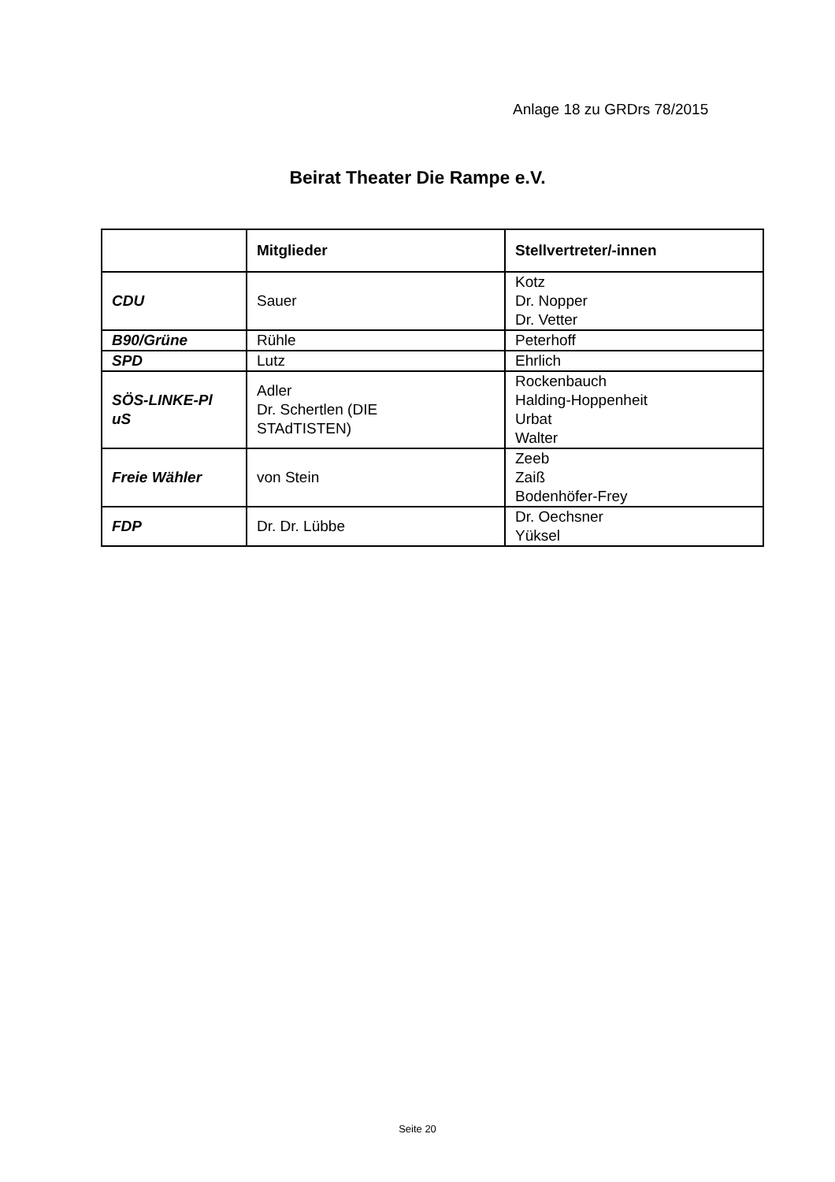Anlage 18 zu GRDrs 78/2015
Beirat Theater Die Rampe e.V.
| | Mitglieder | Stellvertreter/-innen |
| --- | --- | --- |
| CDU | Sauer | Kotz Dr. Nopper Dr. Vetter |
| B90/Grüne | Rühle | Peterhoff |
| SPD | Lutz | Ehrlich |
| SÖS-LINKE-Pl uS | Adler Dr. Schertlen (DIE STAdTISTEN) | Rockenbauch Halding-Hoppenheit Urbat Walter |
| Freie Wähler | von Stein | Zeeb Zaiß Bodenhöfer-Frey |
| FDP | Dr. Dr. Lübbe | Dr. Oechsner Yüksel |
Seite 20